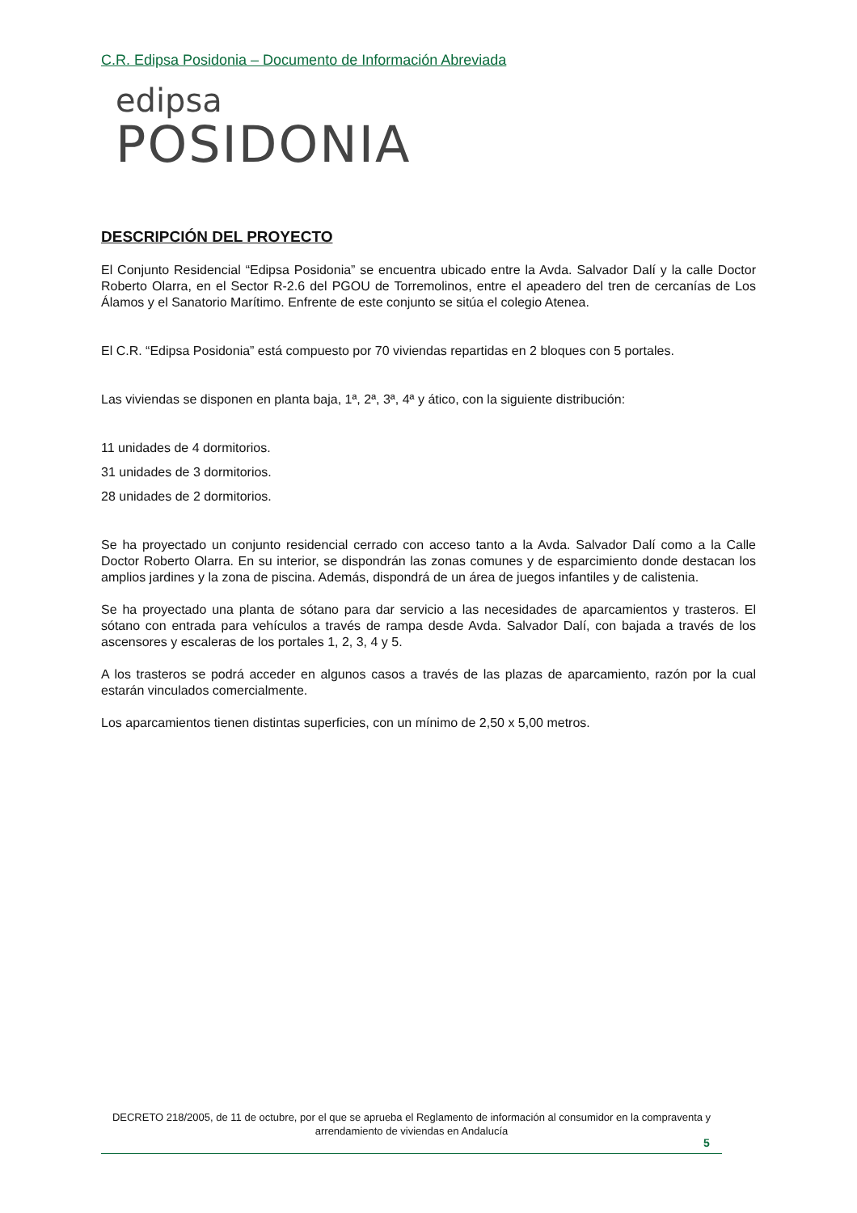C.R. Edipsa Posidonia – Documento de Información Abreviada
edipsa
POSIDONIA
DESCRIPCIÓN DEL PROYECTO
El Conjunto Residencial “Edipsa Posidonia” se encuentra ubicado entre la Avda. Salvador Dalí y la calle Doctor Roberto Olarra, en el Sector R-2.6 del PGOU de Torremolinos, entre el apeadero del tren de cercanías de Los Álamos y el Sanatorio Marítimo. Enfrente de este conjunto se sitúa el colegio Atenea.
El C.R. “Edipsa Posidonia” está compuesto por 70 viviendas repartidas en 2 bloques con 5 portales.
Las viviendas se disponen en planta baja, 1ª, 2ª, 3ª, 4ª y ático, con la siguiente distribución:
11 unidades de 4 dormitorios.
31 unidades de 3 dormitorios.
28 unidades de 2 dormitorios.
Se ha proyectado un conjunto residencial cerrado con acceso tanto a la Avda. Salvador Dalí como a la Calle Doctor Roberto Olarra. En su interior, se dispondrán las zonas comunes y de esparcimiento donde destacan los amplios jardines y la zona de piscina. Además, dispondrá de un área de juegos infantiles y de calistenia.
Se ha proyectado una planta de sótano para dar servicio a las necesidades de aparcamientos y trasteros. El sótano con entrada para vehículos a través de rampa desde Avda. Salvador Dalí, con bajada a través de los ascensores y escaleras de los portales 1, 2, 3, 4 y 5.
A los trasteros se podrá acceder en algunos casos a través de las plazas de aparcamiento, razón por la cual estarán vinculados comercialmente.
Los aparcamientos tienen distintas superficies, con un mínimo de 2,50 x 5,00 metros.
DECRETO 218/2005, de 11 de octubre, por el que se aprueba el Reglamento de información al consumidor en la compraventa y arrendamiento de viviendas en Andalucía
5